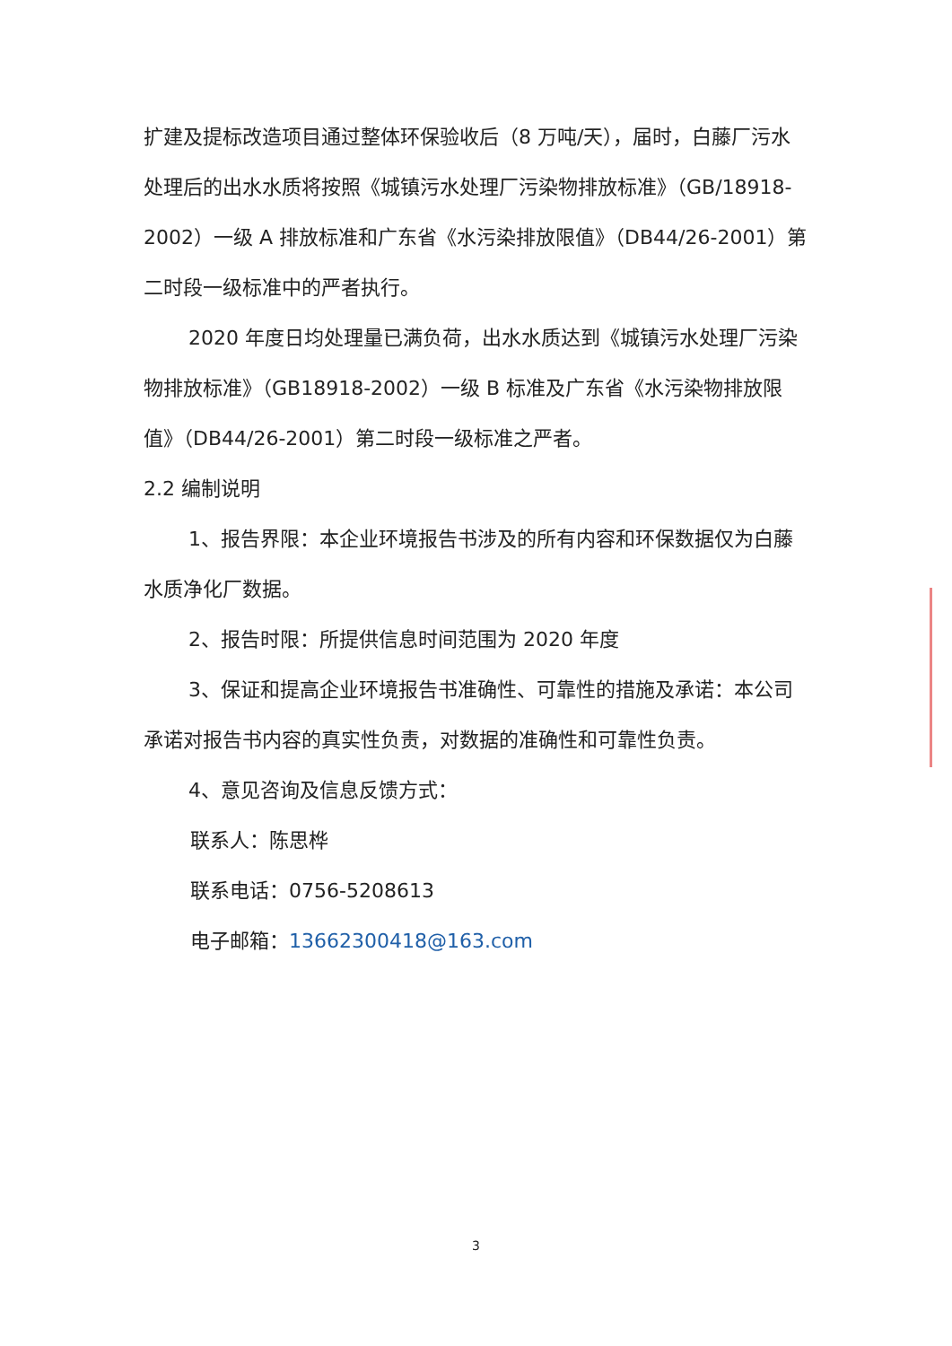扩建及提标改造项目通过整体环保验收后（8 万吨/天），届时，白藤厂污水处理后的出水水质将按照《城镇污水处理厂污染物排放标准》（GB/18918-2002）一级 A 排放标准和广东省《水污染排放限值》（DB44/26-2001）第二时段一级标准中的严者执行。
2020 年度日均处理量已满负荷，出水水质达到《城镇污水处理厂污染物排放标准》（GB18918-2002）一级 B 标准及广东省《水污染物排放限值》（DB44/26-2001）第二时段一级标准之严者。
2.2 编制说明
1、报告界限：本企业环境报告书涉及的所有内容和环保数据仅为白藤水质净化厂数据。
2、报告时限：所提供信息时间范围为 2020 年度
3、保证和提高企业环境报告书准确性、可靠性的措施及承诺：本公司承诺对报告书内容的真实性负责，对数据的准确性和可靠性负责。
4、意见咨询及信息反馈方式：
联系人：陈思桦
联系电话：0756-5208613
电子邮箱：13662300418@163.com
3